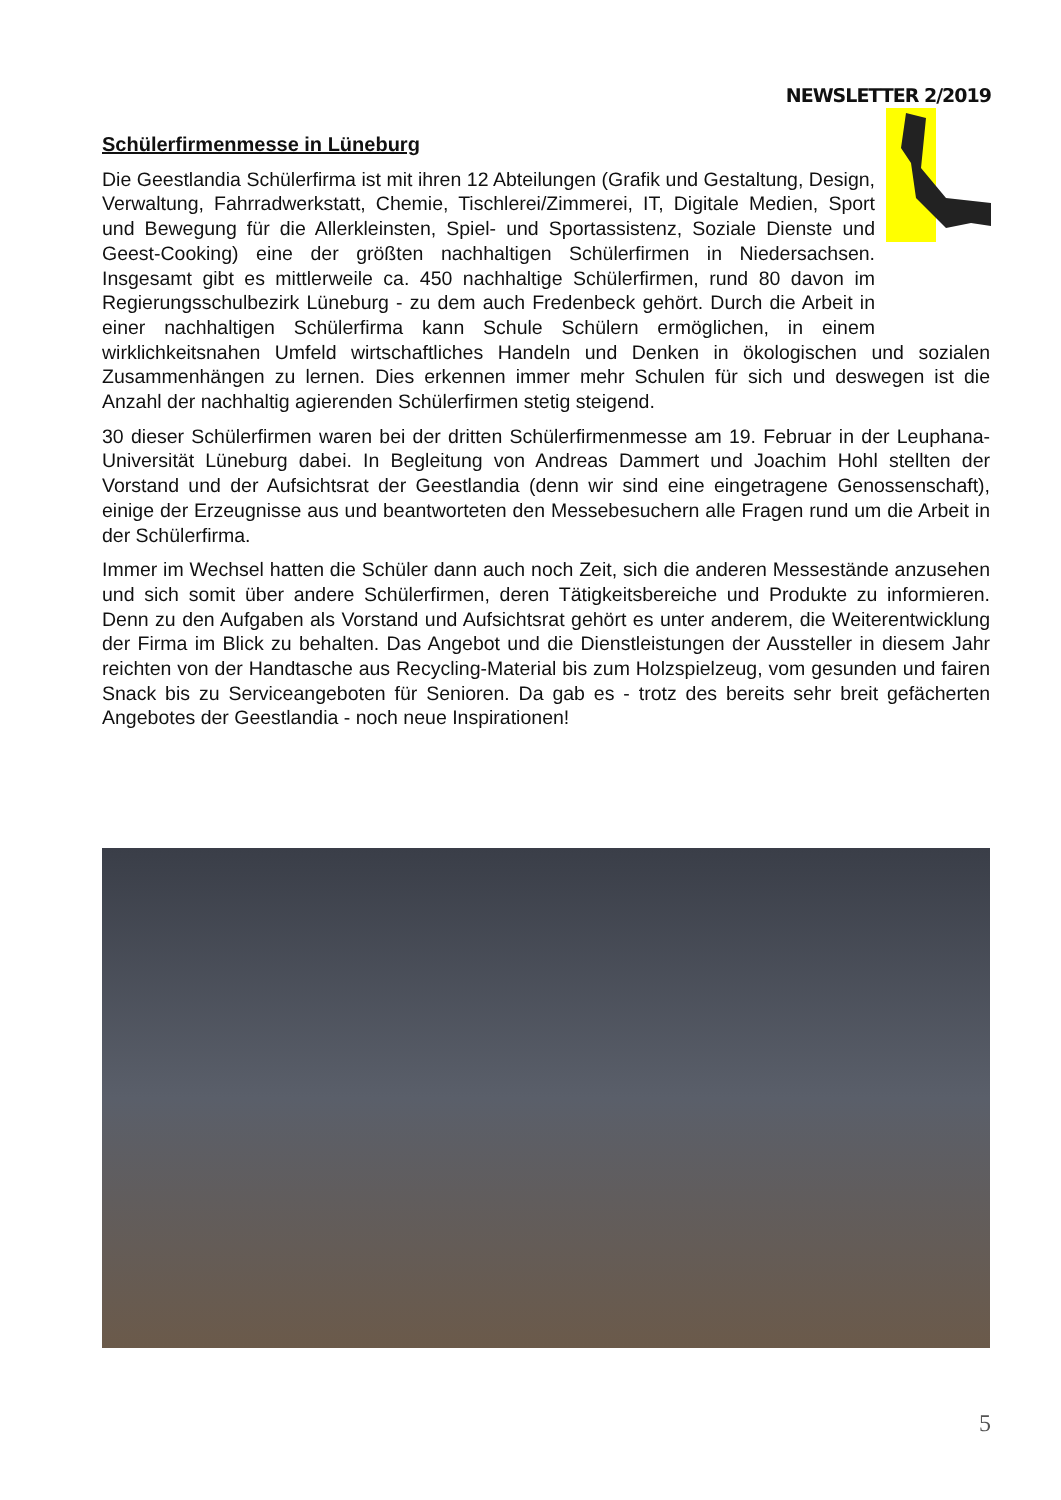NEWSLETTER 2/2019
Schülerfirmenmesse in Lüneburg
Die Geestlandia Schülerfirma ist mit ihren 12 Abteilungen (Grafik und Gestaltung, Design, Verwaltung, Fahrradwerkstatt, Chemie, Tischlerei/Zimmerei, IT, Digitale Medien, Sport und Bewegung für die Allerkleinsten, Spiel- und Sportassistenz, Soziale Dienste und Geest-Cooking) eine der größten nachhaltigen Schülerfirmen in Niedersachsen. Insgesamt gibt es mittlerweile ca. 450 nachhaltige Schülerfirmen, rund 80 davon im Regierungsschulbezirk Lüneburg - zu dem auch Fredenbeck gehört. Durch die Arbeit in einer nachhaltigen Schülerfirma kann Schule Schülern ermöglichen, in einem wirklichkeitsnahen Umfeld wirtschaftliches Handeln und Denken in ökologischen und sozialen Zusammenhängen zu lernen. Dies erkennen immer mehr Schulen für sich und deswegen ist die Anzahl der nachhaltig agierenden Schülerfirmen stetig steigend.
30 dieser Schülerfirmen waren bei der dritten Schülerfirmenmesse am 19. Februar in der Leuphana-Universität Lüneburg dabei. In Begleitung von Andreas Dammert und Joachim Hohl stellten der Vorstand und der Aufsichtsrat der Geestlandia (denn wir sind eine eingetragene Genossenschaft), einige der Erzeugnisse aus und beantworteten den Messebesuchern alle Fragen rund um die Arbeit in der Schülerfirma.
Immer im Wechsel hatten die Schüler dann auch noch Zeit, sich die anderen Messestände anzusehen und sich somit über andere Schülerfirmen, deren Tätigkeitsbereiche und Produkte zu informieren. Denn zu den Aufgaben als Vorstand und Aufsichtsrat gehört es unter anderem, die Weiterentwicklung der Firma im Blick zu behalten. Das Angebot und die Dienstleistungen der Aussteller in diesem Jahr reichten von der Handtasche aus Recycling-Material bis zum Holzspielzeug, vom gesunden und fairen Snack bis zu Serviceangeboten für Senioren. Da gab es - trotz des bereits sehr breit gefächerten Angebotes der Geestlandia - noch neue Inspirationen!
5